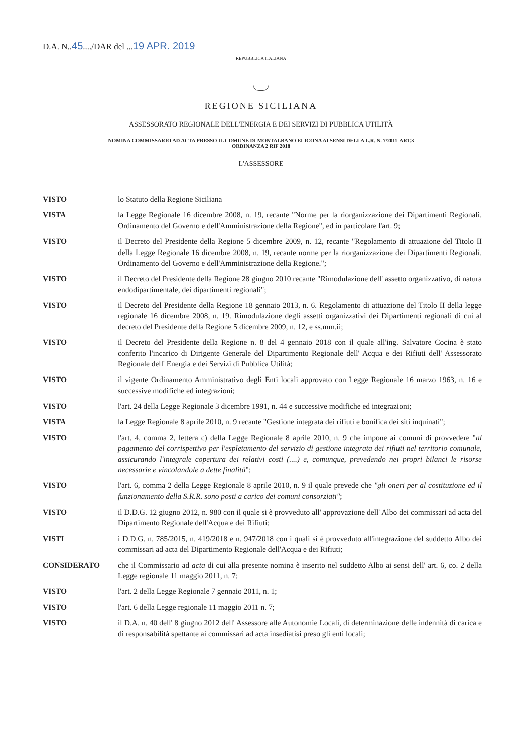D.A. N..45..../DAR del ...19 APR. 2019
REPUBBLICA ITALIANA
REGIONE SICILIANA
ASSESSORATO REGIONALE DELL'ENERGIA E DEI SERVIZI DI PUBBLICA UTILITÀ
NOMINA COMMISSARIO AD ACTA PRESSO IL COMUNE DI MONTALBANO ELICONA AI SENSI DELLA L.R. N. 7/2011-ART.3
ORDINANZA 2 RIF 2018
L'ASSESSORE
VISTO lo Statuto della Regione Siciliana
VISTA la Legge Regionale 16 dicembre 2008, n. 19, recante "Norme per la riorganizzazione dei Dipartimenti Regionali. Ordinamento del Governo e dell'Amministrazione della Regione", ed in particolare l'art. 9;
VISTO il Decreto del Presidente della Regione 5 dicembre 2009, n. 12, recante "Regolamento di attuazione del Titolo II della Legge Regionale 16 dicembre 2008, n. 19, recante norme per la riorganizzazione dei Dipartimenti Regionali. Ordinamento del Governo e dell'Amministrazione della Regione.";
VISTO il Decreto del Presidente della Regione 28 giugno 2010 recante "Rimodulazione dell' assetto organizzativo, di natura endodipartimentale, dei dipartimenti regionali";
VISTO il Decreto del Presidente della Regione 18 gennaio 2013, n. 6. Regolamento di attuazione del Titolo II della legge regionale 16 dicembre 2008, n. 19. Rimodulazione degli assetti organizzativi dei Dipartimenti regionali di cui al decreto del Presidente della Regione 5 dicembre 2009, n. 12, e ss.mm.ii;
VISTO il Decreto del Presidente della Regione n. 8 del 4 gennaio 2018 con il quale all'ing. Salvatore Cocina è stato conferito l'incarico di Dirigente Generale del Dipartimento Regionale dell' Acqua e dei Rifiuti dell' Assessorato Regionale dell' Energia e dei Servizi di Pubblica Utilità;
VISTO il vigente Ordinamento Amministrativo degli Enti locali approvato con Legge Regionale 16 marzo 1963, n. 16 e successive modifiche ed integrazioni;
VISTO l'art. 24 della Legge Regionale 3 dicembre 1991, n. 44 e successive modifiche ed integrazioni;
VISTA la Legge Regionale 8 aprile 2010, n. 9 recante "Gestione integrata dei rifiuti e bonifica dei siti inquinati";
VISTO l'art. 4, comma 2, lettera c) della Legge Regionale 8 aprile 2010, n. 9 che impone ai comuni di provvedere "al pagamento del corrispettivo per l'espletamento del servizio di gestione integrata dei rifiuti nel territorio comunale, assicurando l'integrale copertura dei relativi costi (....) e, comunque, prevedendo nei propri bilanci le risorse necessarie e vincolandole a dette finalità";
VISTO l'art. 6, comma 2 della Legge Regionale 8 aprile 2010, n. 9 il quale prevede che "gli oneri per al costituzione ed il funzionamento della S.R.R. sono posti a carico dei comuni consorziati";
VISTO il D.D.G. 12 giugno 2012, n. 980 con il quale si è provveduto all' approvazione dell' Albo dei commissari ad acta del Dipartimento Regionale dell'Acqua e dei Rifiuti;
VISTI i D.D.G. n. 785/2015, n. 419/2018 e n. 947/2018 con i quali si è provveduto all'integrazione del suddetto Albo dei commissari ad acta del Dipartimento Regionale dell'Acqua e dei Rifiuti;
CONSIDERATO che il Commissario ad acta di cui alla presente nomina è inserito nel suddetto Albo ai sensi dell' art. 6, co. 2 della Legge regionale 11 maggio 2011, n. 7;
VISTO l'art. 2 della Legge Regionale 7 gennaio 2011, n. 1;
VISTO l'art. 6 della Legge regionale 11 maggio 2011 n. 7;
VISTO il D.A. n. 40 dell' 8 giugno 2012 dell' Assessore alle Autonomie Locali, di determinazione delle indennità di carica e di responsabilità spettante ai commissari ad acta insediatisi preso gli enti locali;